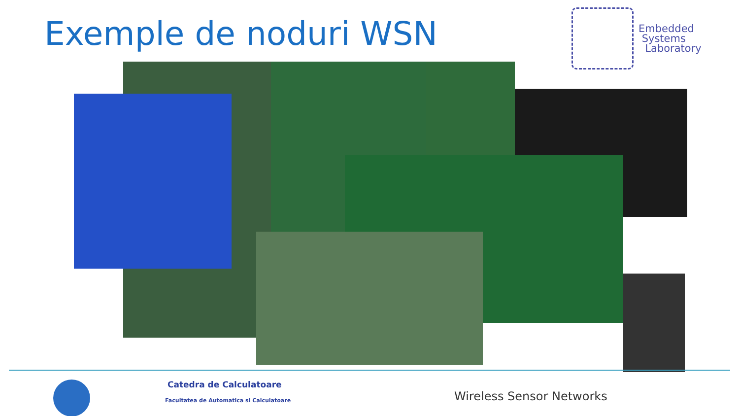Exemple de noduri WSN
Embedded
Systems
Laboratory
Catedra de Calculatoare
Facultatea de Automatica si Calculatoare
Wireless Sensor Networks